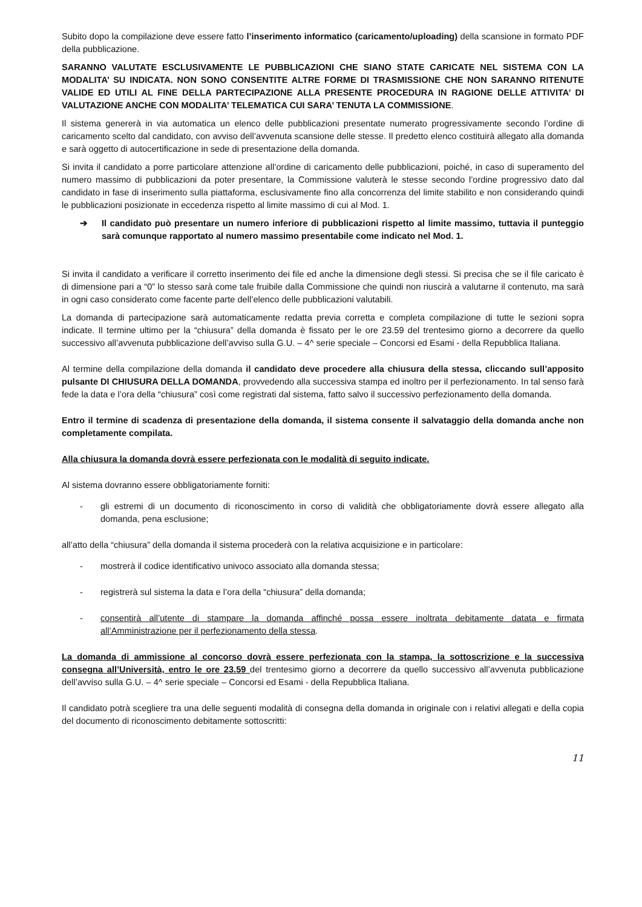Subito dopo la compilazione deve essere fatto l’inserimento informatico (caricamento/uploading) della scansione in formato PDF della pubblicazione.
SARANNO VALUTATE ESCLUSIVAMENTE LE PUBBLICAZIONI CHE SIANO STATE CARICATE NEL SISTEMA CON LA MODALITA’ SU INDICATA. NON SONO CONSENTITE ALTRE FORME DI TRASMISSIONE CHE NON SARANNO RITENUTE VALIDE ED UTILI AL FINE DELLA PARTECIPAZIONE ALLA PRESENTE PROCEDURA IN RAGIONE DELLE ATTIVITA’ DI VALUTAZIONE ANCHE CON MODALITA’ TELEMATICA CUI SARA’ TENUTA LA COMMISSIONE.
Il sistema genererà in via automatica un elenco delle pubblicazioni presentate numerato progressivamente secondo l’ordine di caricamento scelto dal candidato, con avviso dell’avvenuta scansione delle stesse. Il predetto elenco costituirà allegato alla domanda e sarà oggetto di autocertificazione in sede di presentazione della domanda.
Si invita il candidato a porre particolare attenzione all’ordine di caricamento delle pubblicazioni, poiché, in caso di superamento del numero massimo di pubblicazioni da poter presentare, la Commissione valuterà le stesse secondo l’ordine progressivo dato dal candidato in fase di inserimento sulla piattaforma, esclusivamente fino alla concorrenza del limite stabilito e non considerando quindi le pubblicazioni posizionate in eccedenza rispetto al limite massimo di cui al Mod. 1.
➔ Il candidato può presentare un numero inferiore di pubblicazioni rispetto al limite massimo, tuttavia il punteggio sarà comunque rapportato al numero massimo presentabile come indicato nel Mod. 1.
Si invita il candidato a verificare il corretto inserimento dei file ed anche la dimensione degli stessi. Si precisa che se il file caricato è di dimensione pari a “0” lo stesso sarà come tale fruibile dalla Commissione che quindi non riuscirà a valutarne il contenuto, ma sarà in ogni caso considerato come facente parte dell’elenco delle pubblicazioni valutabili.
La domanda di partecipazione sarà automaticamente redatta previa corretta e completa compilazione di tutte le sezioni sopra indicate. Il termine ultimo per la “chiusura” della domanda è fissato per le ore 23.59 del trentesimo giorno a decorrere da quello successivo all’avvenuta pubblicazione dell’avviso sulla G.U. – 4^ serie speciale – Concorsi ed Esami - della Repubblica Italiana.
Al termine della compilazione della domanda il candidato deve procedere alla chiusura della stessa, cliccando sull’apposito pulsante DI CHIUSURA DELLA DOMANDA, provvedendo alla successiva stampa ed inoltro per il perfezionamento. In tal senso farà fede la data e l’ora della “chiusura” così come registrati dal sistema, fatto salvo il successivo perfezionamento della domanda.
Entro il termine di scadenza di presentazione della domanda, il sistema consente il salvataggio della domanda anche non completamente compilata.
Alla chiusura la domanda dovrà essere perfezionata con le modalità di seguito indicate.
Al sistema dovranno essere obbligatoriamente forniti:
- gli estremi di un documento di riconoscimento in corso di validità che obbligatoriamente dovrà essere allegato alla domanda, pena esclusione;
all’atto della “chiusura” della domanda il sistema procederà con la relativa acquisizione e in particolare:
- mostrerà il codice identificativo univoco associato alla domanda stessa;
- registrerà sul sistema la data e l’ora della “chiusura” della domanda;
- consentirà all’utente di stampare la domanda affinché possa essere inoltrata debitamente datata e firmata all’Amministrazione per il perfezionamento della stessa.
La domanda di ammissione al concorso dovrà essere perfezionata con la stampa, la sottoscrizione e la successiva consegna all’Università, entro le ore 23.59 del trentesimo giorno a decorrere da quello successivo all’avvenuta pubblicazione dell’avviso sulla G.U. – 4^ serie speciale – Concorsi ed Esami - della Repubblica Italiana.
Il candidato potrà scegliere tra una delle seguenti modalità di consegna della domanda in originale con i relativi allegati e della copia del documento di riconoscimento debitamente sottoscritti:
11